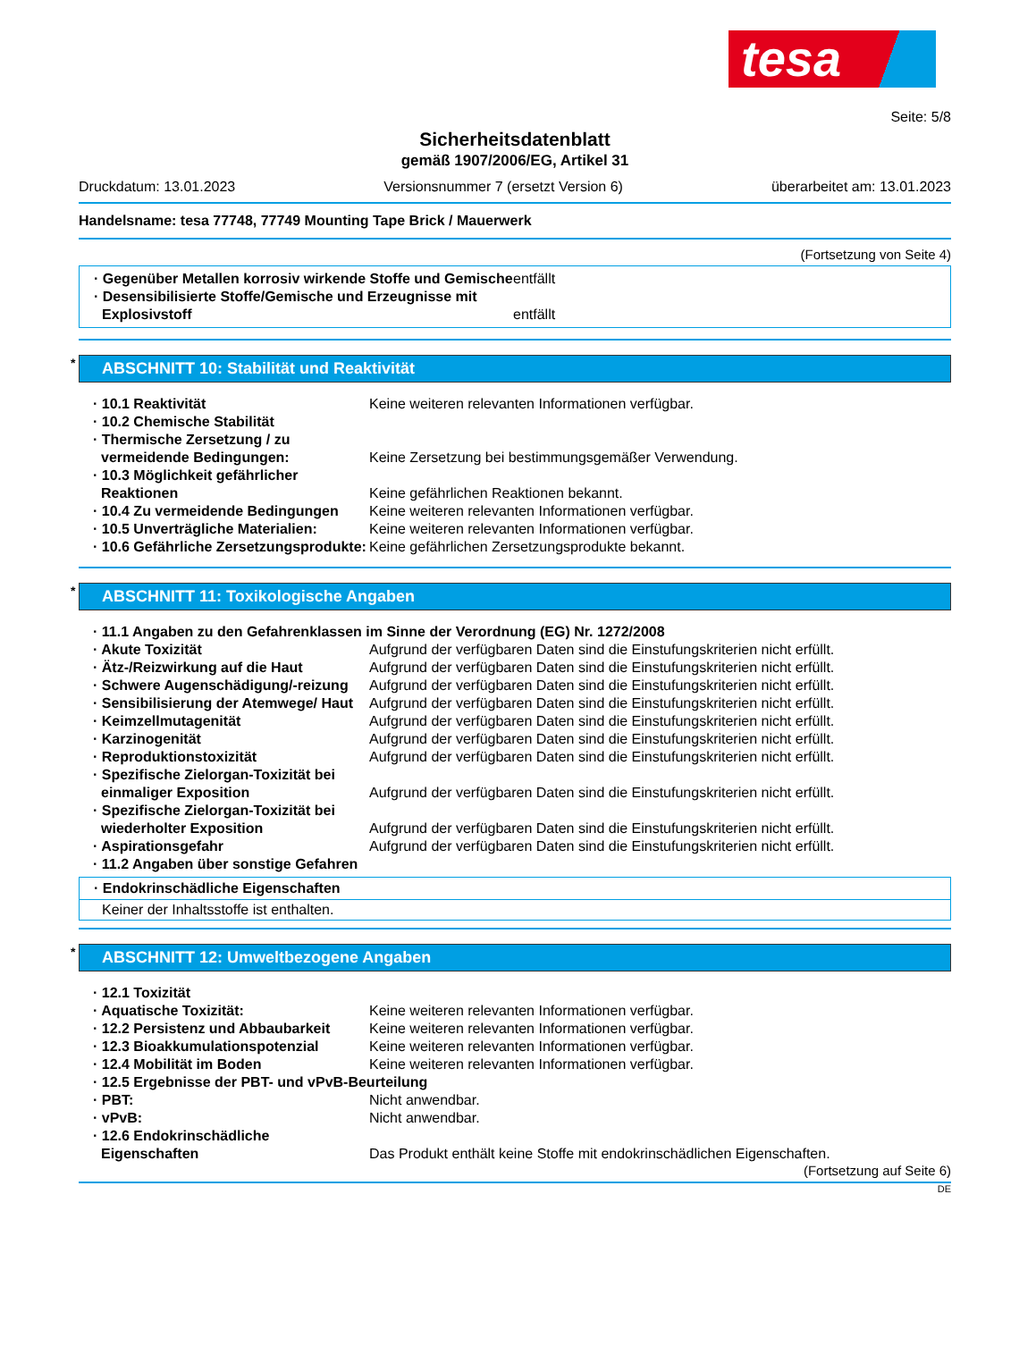tesa
Seite: 5/8
Sicherheitsdatenblatt
gemäß 1907/2006/EG, Artikel 31
Druckdatum: 13.01.2023 Versionsnummer 7 (ersetzt Version 6) überarbeitet am: 13.01.2023
Handelsname: tesa 77748, 77749 Mounting Tape Brick / Mauerwerk
(Fortsetzung von Seite 4)
· Gegenüber Metallen korrosiv wirkende Stoffe und Gemische
entfällt
· Desensibilisierte Stoffe/Gemische und Erzeugnisse mit Explosivstoff
entfällt
* ABSCHNITT 10: Stabilität und Reaktivität
· 10.1 Reaktivität Keine weiteren relevanten Informationen verfügbar.
· 10.2 Chemische Stabilität
· Thermische Zersetzung / zu vermeidende Bedingungen:
Keine Zersetzung bei bestimmungsgemäßer Verwendung.
· 10.3 Möglichkeit gefährlicher Reaktionen
Keine gefährlichen Reaktionen bekannt.
· 10.4 Zu vermeidende Bedingungen
Keine weiteren relevanten Informationen verfügbar.
· 10.5 Unverträgliche Materialien:
Keine weiteren relevanten Informationen verfügbar.
· 10.6 Gefährliche Zersetzungsprodukte:
Keine gefährlichen Zersetzungsprodukte bekannt.
* ABSCHNITT 11: Toxikologische Angaben
· 11.1 Angaben zu den Gefahrenklassen im Sinne der Verordnung (EG) Nr. 1272/2008
· Akute Toxizität Aufgrund der verfügbaren Daten sind die Einstufungskriterien nicht erfüllt.
· Ätz-/Reizwirkung auf die Haut Aufgrund der verfügbaren Daten sind die Einstufungskriterien nicht erfüllt.
· Schwere Augenschädigung/-reizung
Aufgrund der verfügbaren Daten sind die Einstufungskriterien nicht erfüllt.
· Sensibilisierung der Atemwege/ Haut
Aufgrund der verfügbaren Daten sind die Einstufungskriterien nicht erfüllt.
· Keimzellmutagenität Aufgrund der verfügbaren Daten sind die Einstufungskriterien nicht erfüllt.
· Karzinogenität Aufgrund der verfügbaren Daten sind die Einstufungskriterien nicht erfüllt.
· Reproduktionstoxizität Aufgrund der verfügbaren Daten sind die Einstufungskriterien nicht erfüllt.
· Spezifische Zielorgan-Toxizität bei einmaliger Exposition
Aufgrund der verfügbaren Daten sind die Einstufungskriterien nicht erfüllt.
· Spezifische Zielorgan-Toxizität bei wiederholter Exposition
Aufgrund der verfügbaren Daten sind die Einstufungskriterien nicht erfüllt.
· Aspirationsgefahr Aufgrund der verfügbaren Daten sind die Einstufungskriterien nicht erfüllt.
· 11.2 Angaben über sonstige Gefahren
· Endokrinschädliche Eigenschaften
Keiner der Inhaltsstoffe ist enthalten.
* ABSCHNITT 12: Umweltbezogene Angaben
· 12.1 Toxizität
· Aquatische Toxizität: Keine weiteren relevanten Informationen verfügbar.
· 12.2 Persistenz und Abbaubarkeit
Keine weiteren relevanten Informationen verfügbar.
· 12.3 Bioakkumulationspotenzial
Keine weiteren relevanten Informationen verfügbar.
· 12.4 Mobilität im Boden Keine weiteren relevanten Informationen verfügbar.
· 12.5 Ergebnisse der PBT- und vPvB-Beurteilung
· PBT: Nicht anwendbar.
· vPvB: Nicht anwendbar.
· 12.6 Endokrinschädliche Eigenschaften
Das Produkt enthält keine Stoffe mit endokrinschädlichen Eigenschaften.
(Fortsetzung auf Seite 6)
DE